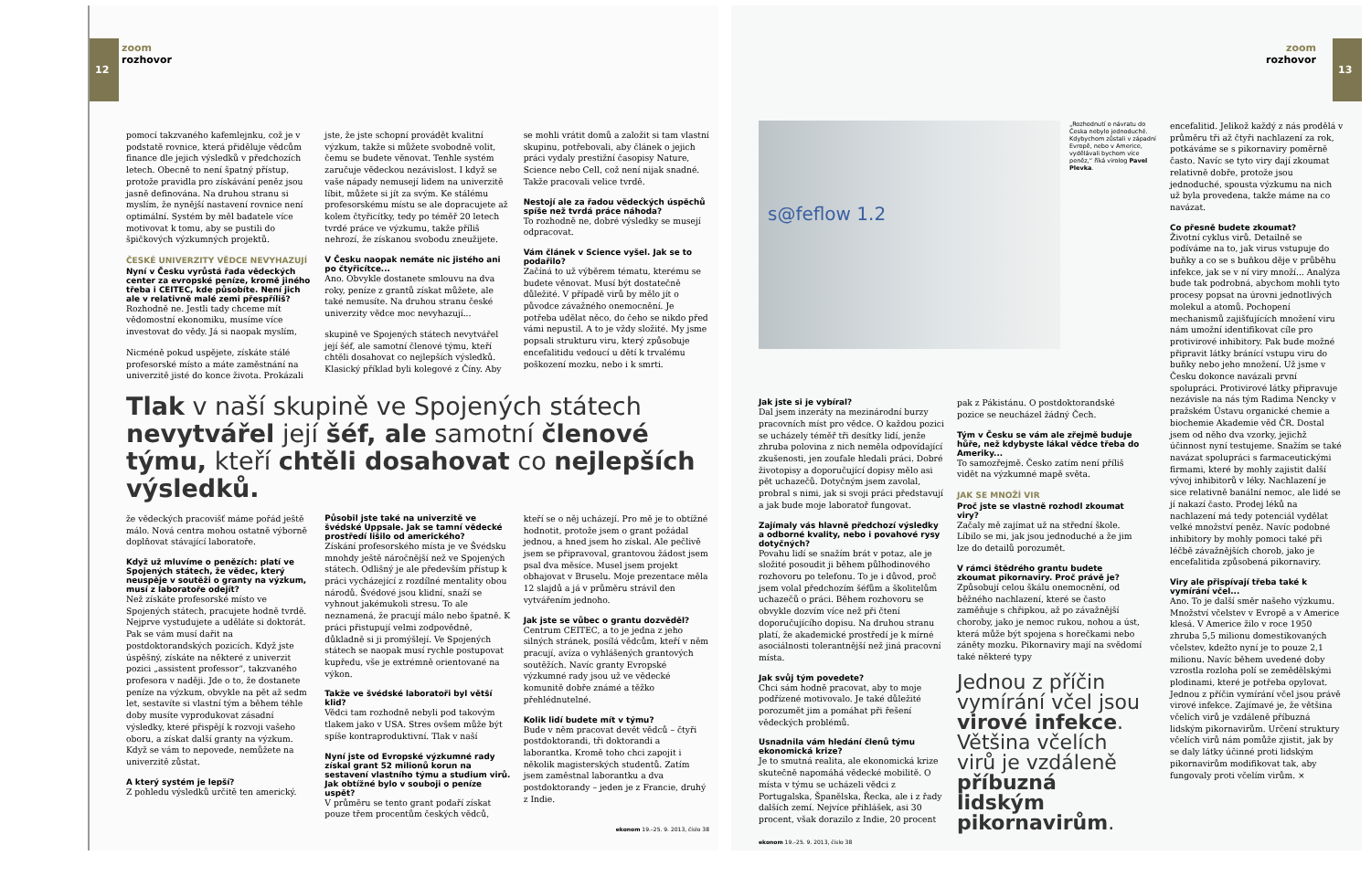12
zoom
rozhovor
pomocí takzvaného kafemlejnku, což je v podstatě rovnice, která přiděluje vědcům finance dle jejich výsledků v předchozích letech. Obecně to není špatný přístup, protože pravidla pro získávání peněz jsou jasně definována. Na druhou stranu si myslím, že nynější nastavení rovnice není optimální. Systém by měl badatele více motivovat k tomu, aby se pustili do špičkových výzkumných projektů.
ČESKÉ UNIVERZITY VĚDCE NEVYHAZUJÍ
Nyní v Česku vyrůstá řada vědeckých center za evropské peníze, kromě jiného třeba i CEITEC, kde působíte. Není jich ale v relativně malé zemi přespříliš?
Rozhodně ne. Jestli tady chceme mít vědomostní ekonomiku, musíme více investovat do vědy. Já si naopak myslím,
Nicméně pokud uspějete, získáte stálé profesorské místo a máte zaměstnání na univerzitě jisté do konce života. Prokázali jste, že jste schopní provádět kvalitní výzkum, takže si můžete svobodně volit, čemu se budete věnovat. Tenhle systém zaručuje vědeckou nezávislost. I když se vaše nápady nemusejí lidem na univerzitě líbit, můžete si jít za svým. Ke stálému profesorskému místu se ale dopracujete až kolem čtyřicítky, tedy po téměř 20 letech tvrdé práce ve výzkumu, takže příliš nehrozí, že získanou svobodu zneužijete.
V Česku naopak nemáte nic jistého ani po čtyřicítce...
Ano. Obvykle dostanete smlouvu na dva roky, peníze z grantů získat můžete, ale také nemusíte. Na druhou stranu české univerzity vědce moc nevyhazují...
skupině ve Spojených státech nevytvářel její šéf, ale samotní členové týmu, kteří chtěli dosahovat co nejlepších výsledků. Klasický příklad byli kolegové z Číny. Aby se mohli vrátit domů a založit si tam vlastní skupinu, potřebovali, aby článek o jejich práci vydaly prestižní časopisy Nature, Science nebo Cell, což není nijak snadné. Takže pracovali velice tvrdě.
Nestojí ale za řadou vědeckých úspěchů spíše než tvrdá práce náhoda?
To rozhodně ne, dobré výsledky se musejí odpracovat.
Vám článek v Science vyšel. Jak se to podařilo?
Začíná to už výběrem tématu, kterému se budete věnovat. Musí být dostatečně důležité. V případě virů by mělo jít o původce závažného onemocnění. Je potřeba udělat něco, do čeho se nikdo před vámi nepustil. A to je vždy složité. My jsme popsali strukturu viru, který způsobuje encefalitidu vedoucí u dětí k trvalému poškození mozku, nebo i k smrti.
Tlak v naší skupině ve Spojených státech nevytvářel její šéf, ale samotní členové týmu, kteří chtěli dosahovat co nejlepších výsledků.
že vědeckých pracovišť máme pořád ještě málo. Nová centra mohou ostatně výborně doplňovat stávající laboratoře.
Když už mluvíme o penězích: platí ve Spojených státech, že vědec, který neuspěje v soutěži o granty na výzkum, musí z laboratoře odejít?
Než získáte profesorské místo ve Spojených státech, pracujete hodně tvrdě. Nejprve vystudujete a uděláte si doktorát. Pak se vám musí dařit na postdoktorandských pozicích. Když jste úspěšný, získáte na některé z univerzit pozici „assistent professor“, takzvaného profesora v naději. Jde o to, že dostanete peníze na výzkum, obvykle na pět až sedm let, sestavíte si vlastní tým a během téhle doby musíte vyprodukovat zásadní výsledky, které přispějí k rozvoji vašeho oboru, a získat další granty na výzkum. Když se vám to nepovede, nemůžete na univerzitě zůstat.
A který systém je lepší?
Z pohledu výsledků určitě ten americký.
Působil jste také na univerzitě ve švédské Uppsale. Jak se tamní vědecké prostředí lišilo od amerického?
Získání profesorského místa je ve Švédsku mnohdy ještě náročnější než ve Spojených státech. Odlišný je ale především přístup k práci vycházející z rozdílné mentality obou národů. Švédové jsou klidní, snaží se vyhnout jakémukoli stresu. To ale neznamená, že pracují málo nebo špatně. K práci přistupují velmi zodpovědně, důkladně si ji promýšlejí. Ve Spojených státech se naopak musí rychle postupovat kupředu, vše je extrémně orientované na výkon.
Takže ve švédské laboratoři byl větší klid?
Vědci tam rozhodně nebyli pod takovým tlakem jako v USA. Stres ovšem může být spíše kontraproduktivní. Tlak v naší
Nyní jste od Evropské výzkumné rady získal grant 52 milionů korun na sestavení vlastního týmu a studium virů. Jak obtížné bylo v souboji o peníze uspět?
V průměru se tento grant podaří získat pouze třem procentům českých vědců, kteří se o něj ucházejí. Pro mě je to obtížné hodnotit, protože jsem o grant požádal jednou, a hned jsem ho získal. Ale pečlivě jsem se připravoval, grantovou žádost jsem psal dva měsíce. Musel jsem projekt obhajovat v Bruselu. Moje prezentace měla 12 slajdů a já v průměru strávil den vytvářením jednoho.
Jak jste se vůbec o grantu dozvěděl?
Centrum CEITEC, a to je jedna z jeho silných stránek, posílá vědcům, kteří v něm pracují, avíza o vyhlášených grantových soutěžích. Navíc granty Evropské výzkumné rady jsou už ve vědecké komunitě dobře známé a těžko přehlédnutelné.
Kolik lidí budete mít v týmu?
Bude v něm pracovat devět vědců – čtyři postdoktorandi, tři doktorandi a laborantka. Kromě toho chci zapojit i několik magisterských studentů. Zatím jsem zaměstnal laborantku a dva postdoktorandy – jeden je z Francie, druhý z Indie.
ekonom 19.–25. 9. 2013, číslo 38
13
zoom
rozhovor
s@feflow 1.2
„Rozhodnutí o návratu do Česka nebylo jednoduché. Kdybychom zůstali v západní Evropě, nebo v Americe, vydělávali bychom více peněz,“ říká virolog Pavel Plevka.
encefalitid. Jelikož každý z nás prodělá v průměru tři až čtyři nachlazení za rok, potkáváme se s pikornaviry poměrně často. Navíc se tyto viry dají zkoumat relativně dobře, protože jsou jednoduché, spousta výzkumu na nich už byla provedena, takže máme na co navázat.
Co přesně budete zkoumat?
Životní cyklus virů. Detailně se podíváme na to, jak virus vstupuje do buňky a co se s buňkou děje v průběhu infekce, jak se v ní viry množí... Analýza bude tak podrobná, abychom mohli tyto procesy popsat na úrovni jednotlivých molekul a atomů. Pochopení mechanismů zajišťujících množení viru nám umožní identifikovat cíle pro protivirové inhibitory. Pak bude možné připravit látky bránící vstupu viru do buňky nebo jeho množení. Už jsme v Česku dokonce navázali první spolupráci. Protivirové látky připravuje nezávisle na nás tým Radima Nencky v pražském Ústavu organické chemie a biochemie Akademie věd ČR. Dostal jsem od něho dva vzorky, jejichž účinnost nyní testujeme. Snažím se také navázat spolupráci s farmaceutickými firmami, které by mohly zajistit další vývoj inhibitorů v léky. Nachlazení je sice relativně banální nemoc, ale lidé se jí nakazí často. Prodej léků na nachlazení má tedy potenciál vydělat velké množství peněz. Navíc podobné inhibitory by mohly pomoci také při léčbě závažnějších chorob, jako je encefalitida způsobená pikornaviry.
Viry ale přispívají třeba také k vymírání včel...
Ano. To je další směr našeho výzkumu. Množství včelstev v Evropě a v Americe klesá. V Americe žilo v roce 1950 zhruba 5,5 milionu domestikovaných včelstev, kdežto nyní je to pouze 2,1 milionu. Navíc během uvedené doby vzrostla rozloha polí se zemědělskými plodinami, které je potřeba opylovat. Jednou z příčin vymírání včel jsou právě virové infekce. Zajímavé je, že většina včelích virů je vzdáleně příbuzná lidským pikornavirům. Určení struktury včelích virů nám pomůže zjistit, jak by se daly látky účinné proti lidským pikornavirům modifikovat tak, aby fungovaly proti včelím virům. ×
Jak jste si je vybíral?
Dal jsem inzeráty na mezinárodní burzy pracovních míst pro vědce. O každou pozici se ucházely téměř tři desítky lidí, jenže zhruba polovina z nich neměla odpovídající zkušenosti, jen zoufale hledali práci. Dobré životopisy a doporučující dopisy mělo asi pět uchazečů. Dotyčným jsem zavolal, probral s nimi, jak si svoji práci představují a jak bude moje laboratoř fungovat.
Zajímaly vás hlavně předchozí výsledky a odborné kvality, nebo i povahové rysy dotyčných?
Povahu lidí se snažím brát v potaz, ale je složité posoudit ji během půlhodinového rozhovoru po telefonu. To je i důvod, proč jsem volal předchozím šéfům a školitelům uchazečů o práci. Během rozhovoru se obvykle dozvím více než při čtení doporučujícího dopisu. Na druhou stranu platí, že akademické prostředí je k mírné asociálnosti tolerantnější než jiná pracovní místa.
Jak svůj tým povedete?
Chci sám hodně pracovat, aby to moje podřízené motivovalo. Je také důležité porozumět jim a pomáhat při řešení vědeckých problémů.
Usnadnila vám hledání členů týmu ekonomická krize?
Je to smutná realita, ale ekonomická krize skutečně napomáhá vědecké mobilitě. O místa v týmu se ucházeli vědci z Portugalska, Španělska, Řecka, ale i z řady dalších zemí. Nejvíce přihlášek, asi 30 procent, však dorazilo z Indie, 20 procent pak z Pákistánu. O postdoktorandské pozice se neucházel žádný Čech.
Tým v Česku se vám ale zřejmě buduje hůře, než kdybyste lákal vědce třeba do Ameriky...
To samozřejmě. Česko zatím není příliš vidět na výzkumné mapě světa.
JAK SE MNOŽÍ VIR
Proč jste se vlastně rozhodl zkoumat viry?
Začaly mě zajímat už na střední škole. Líbilo se mi, jak jsou jednoduché a že jim lze do detailů porozumět.
V rámci štědrého grantu budete zkoumat pikornaviry. Proč právě je?
Způsobují celou škálu onemocnění, od běžného nachlazení, které se často zaměňuje s chřipkou, až po závažnější choroby, jako je nemoc rukou, nohou a úst, která může být spojena s horečkami nebo záněty mozku. Pikornaviry mají na svědomí také některé typy
Jednou z příčin vymírání včel jsou virové infekce. Většina včelích virů je vzdáleně příbuzná lidským pikornavirům.
ekonom 19.–25. 9. 2013, číslo 38